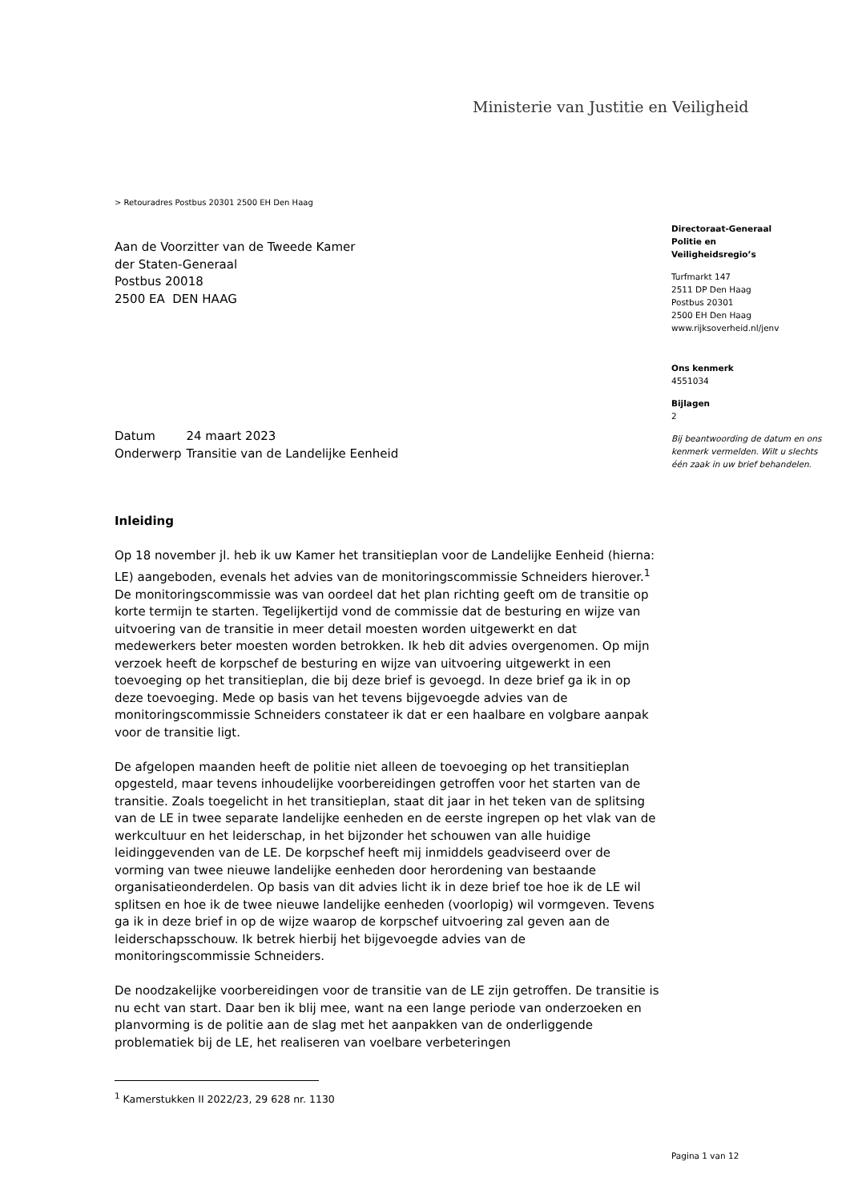Ministerie van Justitie en Veiligheid
> Retouradres Postbus 20301 2500 EH Den Haag
Aan de Voorzitter van de Tweede Kamer
der Staten-Generaal
Postbus 20018
2500 EA DEN HAAG
Directoraat-Generaal
Politie en
Veiligheidsregio’s
Turfmarkt 147
2511 DP Den Haag
Postbus 20301
2500 EH Den Haag
www.rijksoverheid.nl/jenv
Ons kenmerk
4551034
Bijlagen
2
Bij beantwoording de datum en ons kenmerk vermelden. Wilt u slechts één zaak in uw brief behandelen.
| Datum | 24 maart 2023 |
| Onderwerp | Transitie van de Landelijke Eenheid |
Inleiding
Op 18 november jl. heb ik uw Kamer het transitieplan voor de Landelijke Eenheid (hierna: LE) aangeboden, evenals het advies van de monitoringscommissie Schneiders hierover.<sup>1</sup> De monitoringscommissie was van oordeel dat het plan richting geeft om de transitie op korte termijn te starten. Tegelijkertijd vond de commissie dat de besturing en wijze van uitvoering van de transitie in meer detail moesten worden uitgewerkt en dat medewerkers beter moesten worden betrokken. Ik heb dit advies overgenomen. Op mijn verzoek heeft de korpschef de besturing en wijze van uitvoering uitgewerkt in een toevoeging op het transitieplan, die bij deze brief is gevoegd. In deze brief ga ik in op deze toevoeging. Mede op basis van het tevens bijgevoegde advies van de monitoringscommissie Schneiders constateer ik dat er een haalbare en volgbare aanpak voor de transitie ligt.
De afgelopen maanden heeft de politie niet alleen de toevoeging op het transitieplan opgesteld, maar tevens inhoudelijke voorbereidingen getroffen voor het starten van de transitie. Zoals toegelicht in het transitieplan, staat dit jaar in het teken van de splitsing van de LE in twee separate landelijke eenheden en de eerste ingrepen op het vlak van de werkcultuur en het leiderschap, in het bijzonder het schouwen van alle huidige leidinggevenden van de LE. De korpschef heeft mij inmiddels geadviseerd over de vorming van twee nieuwe landelijke eenheden door herordening van bestaande organisatieonderdelen. Op basis van dit advies licht ik in deze brief toe hoe ik de LE wil splitsen en hoe ik de twee nieuwe landelijke eenheden (voorlopig) wil vormgeven. Tevens ga ik in deze brief in op de wijze waarop de korpschef uitvoering zal geven aan de leiderschapsschouw. Ik betrek hierbij het bijgevoegde advies van de monitoringscommissie Schneiders.
De noodzakelijke voorbereidingen voor de transitie van de LE zijn getroffen. De transitie is nu echt van start. Daar ben ik blij mee, want na een lange periode van onderzoeken en planvorming is de politie aan de slag met het aanpakken van de onderliggende problematiek bij de LE, het realiseren van voelbare verbeteringen
<sup>1</sup> Kamerstukken II 2022/23, 29 628 nr. 1130
Pagina 1 van 12